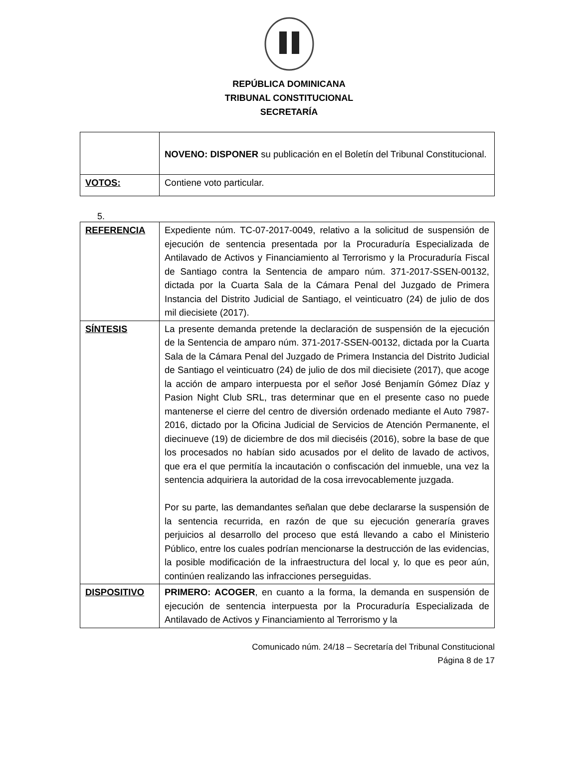REPÚBLICA DOMINICANA
TRIBUNAL CONSTITUCIONAL
SECRETARÍA
| | NOVENO: DISPONER su publicación en el Boletín del Tribunal Constitucional. |
| VOTOS: | Contiene voto particular. |
5.
| REFERENCIA | Expediente núm. TC-07-2017-0049, relativo a la solicitud de suspensión de ejecución de sentencia presentada por la Procuraduría Especializada de Antilavado de Activos y Financiamiento al Terrorismo y la Procuraduría Fiscal de Santiago contra la Sentencia de amparo núm. 371-2017-SSEN-00132, dictada por la Cuarta Sala de la Cámara Penal del Juzgado de Primera Instancia del Distrito Judicial de Santiago, el veinticuatro (24) de julio de dos mil diecisiete (2017). |
| SÍNTESIS | La presente demanda pretende la declaración de suspensión de la ejecución de la Sentencia de amparo núm. 371-2017-SSEN-00132, dictada por la Cuarta Sala de la Cámara Penal del Juzgado de Primera Instancia del Distrito Judicial de Santiago el veinticuatro (24) de julio de dos mil diecisiete (2017), que acoge la acción de amparo interpuesta por el señor José Benjamín Gómez Díaz y Pasion Night Club SRL, tras determinar que en el presente caso no puede mantenerse el cierre del centro de diversión ordenado mediante el Auto 7987-2016, dictado por la Oficina Judicial de Servicios de Atención Permanente, el diecinueve (19) de diciembre de dos mil dieciséis (2016), sobre la base de que los procesados no habían sido acusados por el delito de lavado de activos, que era el que permitía la incautación o confiscación del inmueble, una vez la sentencia adquiriera la autoridad de la cosa irrevocablemente juzgada. Por su parte, las demandantes señalan que debe declararse la suspensión de la sentencia recurrida, en razón de que su ejecución generaría graves perjuicios al desarrollo del proceso que está llevando a cabo el Ministerio Público, entre los cuales podrían mencionarse la destrucción de las evidencias, la posible modificación de la infraestructura del local y, lo que es peor aún, continúen realizando las infracciones perseguidas. |
| DISPOSITIVO | PRIMERO: ACOGER , en cuanto a la forma, la demanda en suspensión de ejecución de sentencia interpuesta por la Procuraduría Especializada de Antilavado de Activos y Financiamiento al Terrorismo y la |
Comunicado núm. 24/18 – Secretaría del Tribunal Constitucional
Página 8 de 17